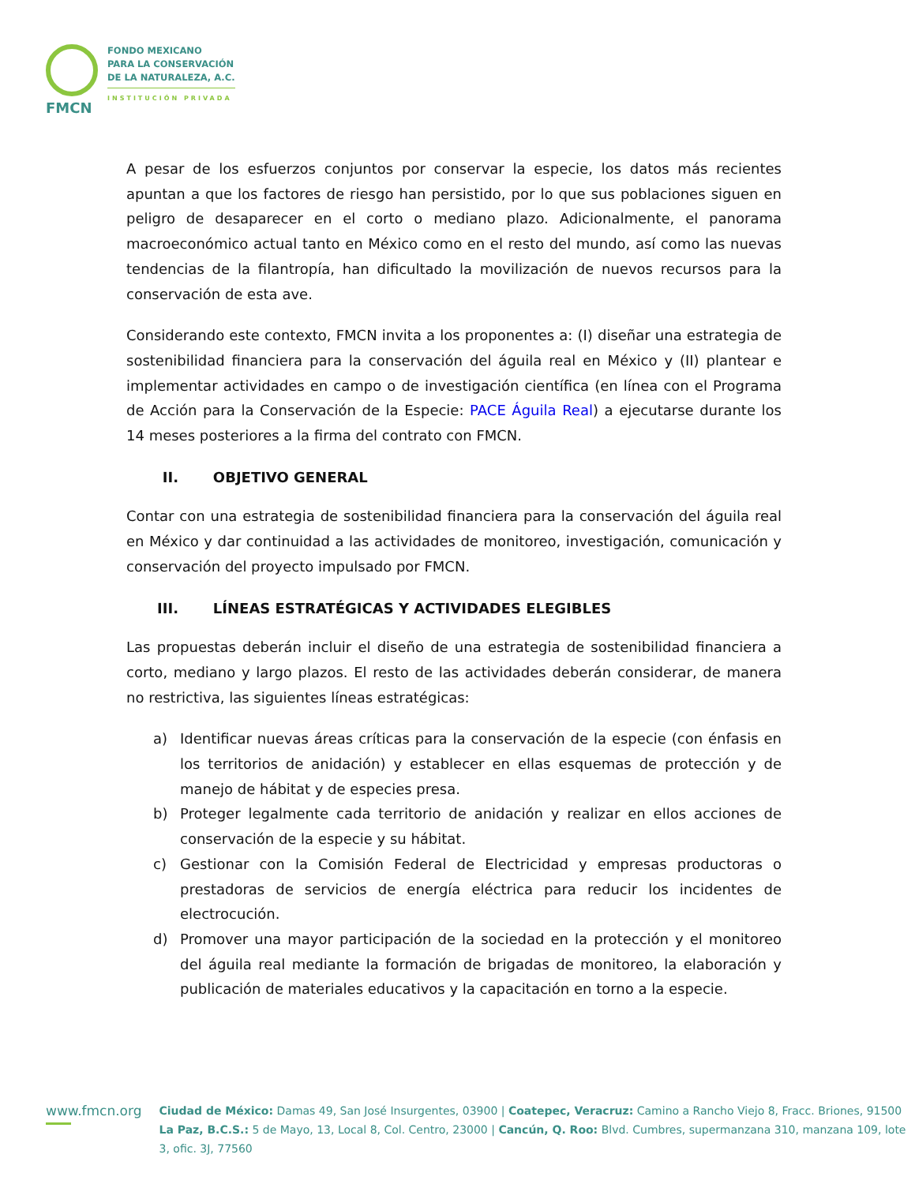FMCN
FONDO MEXICANO
PARA LA CONSERVACIÓN
DE LA NATURALEZA, A.C.
INSTITUCIÓN PRIVADA
A pesar de los esfuerzos conjuntos por conservar la especie, los datos más recientes apuntan a que los factores de riesgo han persistido, por lo que sus poblaciones siguen en peligro de desaparecer en el corto o mediano plazo. Adicionalmente, el panorama macroeconómico actual tanto en México como en el resto del mundo, así como las nuevas tendencias de la filantropía, han dificultado la movilización de nuevos recursos para la conservación de esta ave.
Considerando este contexto, FMCN invita a los proponentes a: (I) diseñar una estrategia de sostenibilidad financiera para la conservación del águila real en México y (II) plantear e implementar actividades en campo o de investigación científica (en línea con el Programa de Acción para la Conservación de la Especie: PACE Águila Real) a ejecutarse durante los 14 meses posteriores a la firma del contrato con FMCN.
II. OBJETIVO GENERAL
Contar con una estrategia de sostenibilidad financiera para la conservación del águila real en México y dar continuidad a las actividades de monitoreo, investigación, comunicación y conservación del proyecto impulsado por FMCN.
III. LÍNEAS ESTRATÉGICAS Y ACTIVIDADES ELEGIBLES
Las propuestas deberán incluir el diseño de una estrategia de sostenibilidad financiera a corto, mediano y largo plazos. El resto de las actividades deberán considerar, de manera no restrictiva, las siguientes líneas estratégicas:
a) Identificar nuevas áreas críticas para la conservación de la especie (con énfasis en los territorios de anidación) y establecer en ellas esquemas de protección y de manejo de hábitat y de especies presa.
b) Proteger legalmente cada territorio de anidación y realizar en ellos acciones de conservación de la especie y su hábitat.
c) Gestionar con la Comisión Federal de Electricidad y empresas productoras o prestadoras de servicios de energía eléctrica para reducir los incidentes de electrocución.
d) Promover una mayor participación de la sociedad en la protección y el monitoreo del águila real mediante la formación de brigadas de monitoreo, la elaboración y publicación de materiales educativos y la capacitación en torno a la especie.
www.fmcn.org
Ciudad de México: Damas 49, San José Insurgentes, 03900 | Coatepec, Veracruz: Camino a Rancho Viejo 8, Fracc. Briones, 91500
La Paz, B.C.S.: 5 de Mayo, 13, Local 8, Col. Centro, 23000 | Cancún, Q. Roo: Blvd. Cumbres, supermanzana 310, manzana 109, lote 3, ofic. 3J, 77560